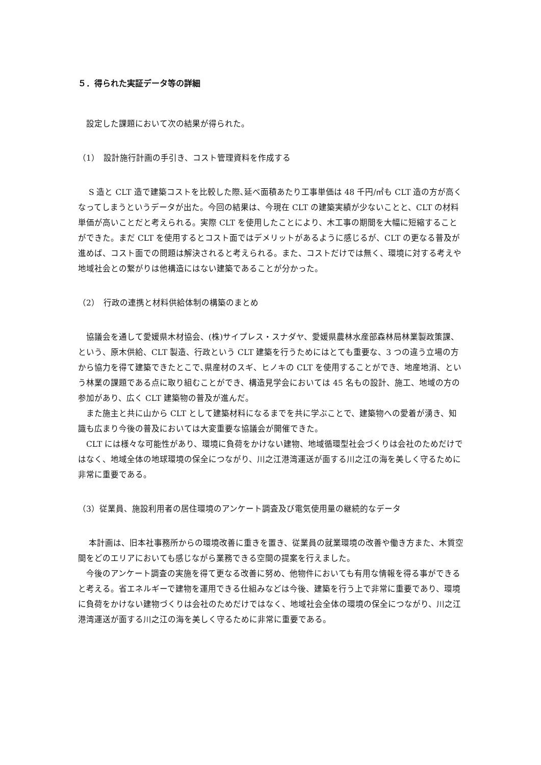５．得られた実証データ等の詳細
　設定した課題において次の結果が得られた。
（1）　設計施行計画の手引き、コスト管理資料を作成する
　 S 造と CLT 造で建築コストを比較した際､延べ面積あたり工事単価は 48 千円/㎡も CLT 造の方が高くなってしまうというデータが出た。今回の結果は、今現在 CLT の建築実績が少ないことと、CLT の材料単価が高いことだと考えられる。実際 CLT を使用したことにより、木工事の期間を大幅に短縮することができた。まだ CLT を使用するとコスト面ではデメリットがあるように感じるが、CLT の更なる普及が進めば、コスト面での問題は解決されると考えられる。また、コストだけでは無く、環境に対する考えや地域社会との繋がりは他構造にはない建築であることが分かった。
（2）　行政の連携と材料供給体制の構築のまとめ
　協議会を通して愛媛県木材協会、(株)サイプレス・スナダヤ、愛媛県農林水産部森林局林業製政策課、という、原木供給、CLT 製造、行政という CLT 建築を行うためにはとても重要な、3 つの違う立場の方から協力を得て建築できたとこで､県産材のスギ、ヒノキの CLT を使用することができ、地産地消、という林業の課題である点に取り組むことができ、構造見学会においては 45 名もの設計、施工、地域の方の参加があり、広く CLT 建築物の普及が進んだ。
　また施主と共に山から CLT として建築材料になるまでを共に学ぶことで、建築物への愛着が湧き、知識も広まり今後の普及においては大変重要な協議会が開催できた。
　CLT には様々な可能性があり、環境に負荷をかけない建物、地域循環型社会づくりは会社のためだけではなく、地域全体の地球環境の保全につながり、川之江港湾運送が面する川之江の海を美しく守るために非常に重要である。
（3）従業員、施設利用者の居住環境のアンケート調査及び電気使用量の継続的なデータ
　 本計画は、旧本社事務所からの環境改善に重きを置き、従業員の就業環境の改善や働き方また、木質空間をどのエリアにおいても感じながら業務できる空間の提案を行えました。
　今後のアンケート調査の実施を得て更なる改善に努め、他物件においても有用な情報を得る事ができると考える。省エネルギーで建物を運用できる仕組みなどは今後、建築を行う上で非常に重要であり、環境に負荷をかけない建物づくりは会社のためだけではなく、地域社会全体の環境の保全につながり、川之江港湾運送が面する川之江の海を美しく守るために非常に重要である。